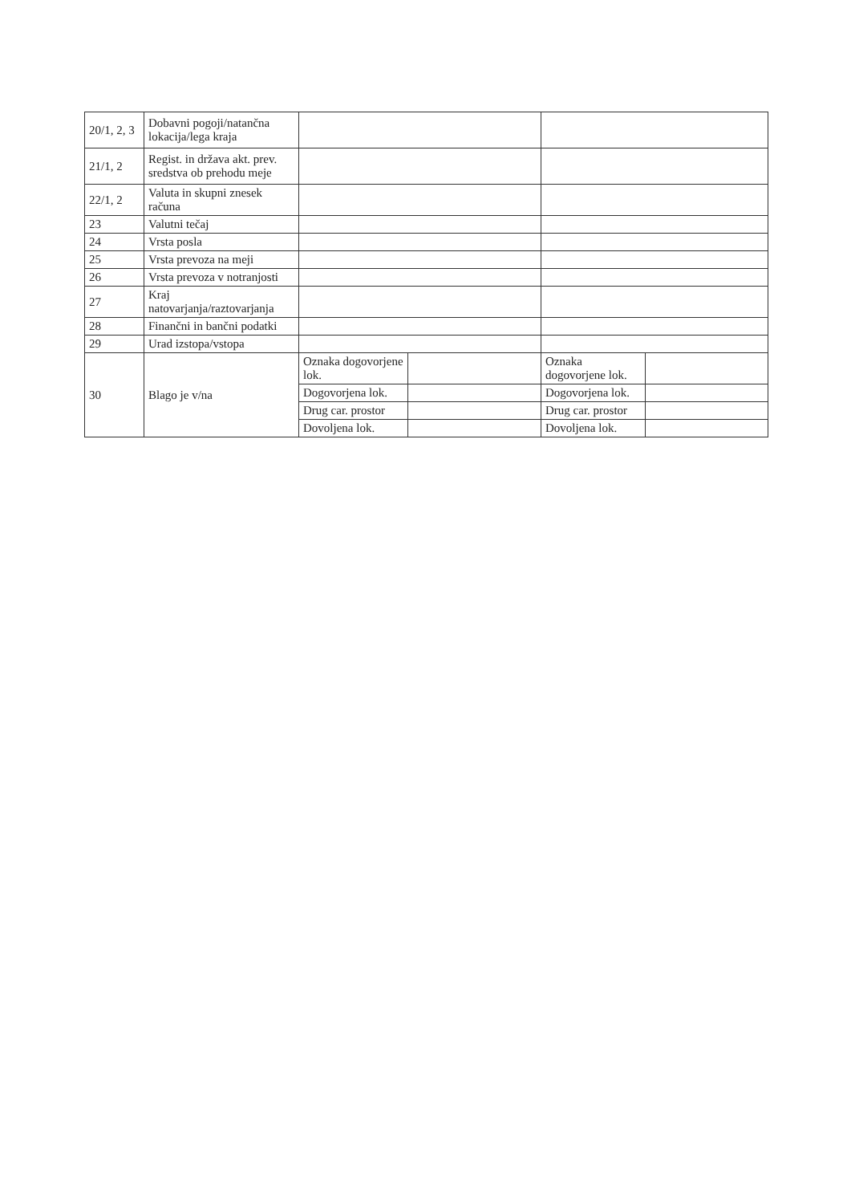| 20/1, 2, 3 | Dobavni pogoji/natančna lokacija/lega kraja | | | | |
| 21/1, 2 | Regist. in država akt. prev. sredstva ob prehodu meje | | | | |
| 22/1, 2 | Valuta in skupni znesek računa | | | | |
| 23 | Valutni tečaj | | | | |
| 24 | Vrsta posla | | | | |
| 25 | Vrsta prevoza na meji | | | | |
| 26 | Vrsta prevoza v notranjosti | | | | |
| 27 | Kraj natovarjanja/raztovarjanja | | | | |
| 28 | Finančni in bančni podatki | | | | |
| 29 | Urad izstopa/vstopa | | | | |
| 30 | Blago je v/na | Oznaka dogovorjene lok. | | Oznaka dogovorjene lok. | |
| | | Dogovorjena lok. | | Dogovorjena lok. | |
| | | Drug car. prostor | | Drug car. prostor | |
| | | Dovoljena lok. | | Dovoljena lok. | |